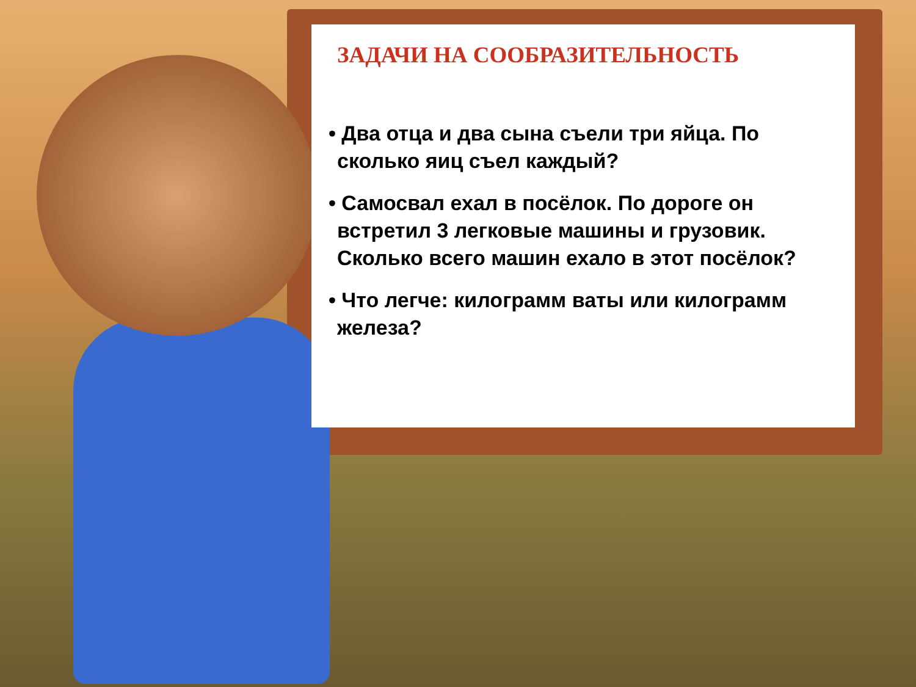ЗАДАЧИ НА СООБРАЗИТЕЛЬНОСТЬ
• Два отца и два сына съели три яйца. По сколько яиц съел каждый?
• Самосвал ехал в посёлок. По дороге он встретил 3 легковые машины и грузовик. Сколько всего машин ехало в этот посёлок?
• Что легче: килограмм ваты или килограмм железа?